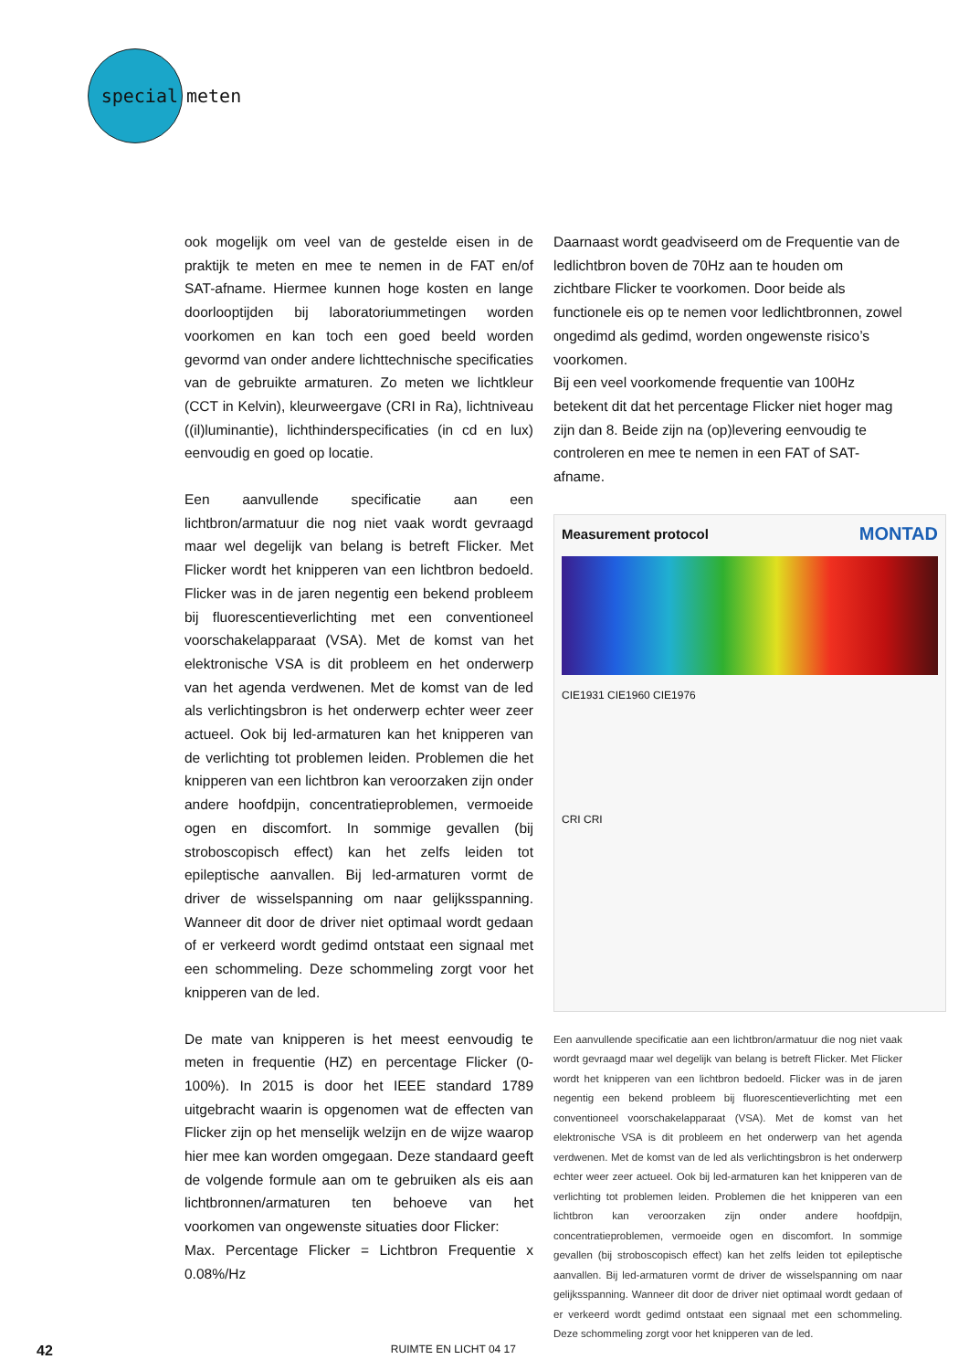special
meten
ook mogelijk om veel van de gestelde eisen in de praktijk te meten en mee te nemen in de FAT en/of SAT-afname. Hiermee kunnen hoge kosten en lange doorlooptijden bij laboratoriummetingen worden voorkomen en kan toch een goed beeld worden gevormd van onder andere lichttechnische specificaties van de gebruikte armaturen. Zo meten we lichtkleur (CCT in Kelvin), kleurweergave (CRI in Ra), lichtniveau ((il)luminantie), lichthinderspecificaties (in cd en lux) eenvoudig en goed op locatie.
Een aanvullende specificatie aan een lichtbron/armatuur die nog niet vaak wordt gevraagd maar wel degelijk van belang is betreft Flicker. Met Flicker wordt het knipperen van een lichtbron bedoeld. Flicker was in de jaren negentig een bekend probleem bij fluorescentieverlichting met een conventioneel voorschakelapparaat (VSA). Met de komst van het elektronische VSA is dit probleem en het onderwerp van het agenda verdwenen. Met de komst van de led als verlichtingsbron is het onderwerp echter weer zeer actueel. Ook bij led-armaturen kan het knipperen van de verlichting tot problemen leiden. Problemen die het knipperen van een lichtbron kan veroorzaken zijn onder andere hoofdpijn, concentratieproblemen, vermoeide ogen en discomfort. In sommige gevallen (bij stroboscopisch effect) kan het zelfs leiden tot epileptische aanvallen. Bij led-armaturen vormt de driver de wisselspanning om naar gelijksspanning. Wanneer dit door de driver niet optimaal wordt gedaan of er verkeerd wordt gedimd ontstaat een signaal met een schommeling. Deze schommeling zorgt voor het knipperen van de led.
De mate van knipperen is het meest eenvoudig te meten in frequentie (HZ) en percentage Flicker (0-100%). In 2015 is door het IEEE standard 1789 uitgebracht waarin is opgenomen wat de effecten van Flicker zijn op het menselijk welzijn en de wijze waarop hier mee kan worden omgegaan. Deze standaard geeft de volgende formule aan om te gebruiken als eis aan lichtbronnen/armaturen ten behoeve van het voorkomen van ongewenste situaties door Flicker:
Max. Percentage Flicker = Lichtbron Frequentie x 0.08%/Hz
Daarnaast wordt geadviseerd om de Frequentie van de ledlichtbron boven de 70Hz aan te houden om zichtbare Flicker te voorkomen. Door beide als functionele eis op te nemen voor ledlichtbronnen, zowel ongedimd als gedimd, worden ongewenste risico’s voorkomen.
Bij een veel voorkomende frequentie van 100Hz betekent dit dat het percentage Flicker niet hoger mag zijn dan 8. Beide zijn na (op)levering eenvoudig te controleren en mee te nemen in een FAT of SAT-afname.
Measurement protocol MONTAD
CIE1931 CIE1960 CIE1976
CRI CRI
Een aanvullende specificatie aan een lichtbron/armatuur die nog niet vaak wordt gevraagd maar wel degelijk van belang is betreft Flicker. Met Flicker wordt het knipperen van een lichtbron bedoeld. Flicker was in de jaren negentig een bekend probleem bij fluorescentieverlichting met een conventioneel voorschakelapparaat (VSA). Met de komst van het elektronische VSA is dit probleem en het onderwerp van het agenda verdwenen. Met de komst van de led als verlichtingsbron is het onderwerp echter weer zeer actueel. Ook bij led-armaturen kan het knipperen van de verlichting tot problemen leiden. Problemen die het knipperen van een lichtbron kan veroorzaken zijn onder andere hoofdpijn, concentratieproblemen, vermoeide ogen en discomfort. In sommige gevallen (bij stroboscopisch effect) kan het zelfs leiden tot epileptische aanvallen. Bij led-armaturen vormt de driver de wisselspanning om naar gelijksspanning. Wanneer dit door de driver niet optimaal wordt gedaan of er verkeerd wordt gedimd ontstaat een signaal met een schommeling. Deze schommeling zorgt voor het knipperen van de led.
42 RUIMTE EN LICHT 04 17